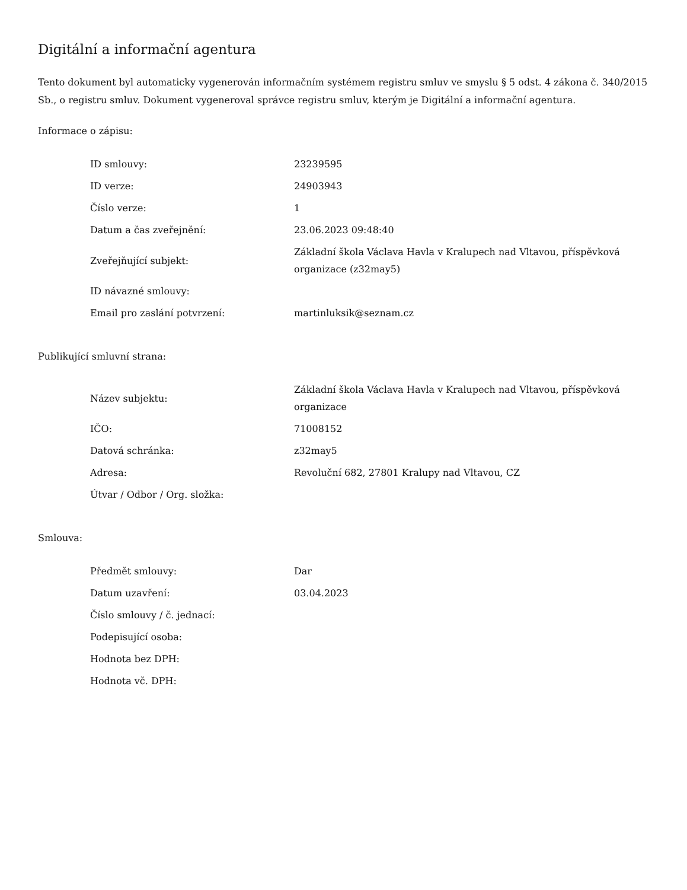Digitální a informační agentura
Tento dokument byl automaticky vygenerován informačním systémem registru smluv ve smyslu § 5 odst. 4 zákona č. 340/2015 Sb., o registru smluv. Dokument vygeneroval správce registru smluv, kterým je Digitální a informační agentura.
Informace o zápisu:
| ID smlouvy: | 23239595 |
| ID verze: | 24903943 |
| Číslo verze: | 1 |
| Datum a čas zveřejnění: | 23.06.2023 09:48:40 |
| Zveřejňující subjekt: | Základní škola Václava Havla v Kralupech nad Vltavou, příspěvková organizace (z32may5) |
| ID návazné smlouvy: | |
| Email pro zaslání potvrzení: | martinluksik@seznam.cz |
Publikující smluvní strana:
| Název subjektu: | Základní škola Václava Havla v Kralupech nad Vltavou, příspěvková organizace |
| IČO: | 71008152 |
| Datová schránka: | z32may5 |
| Adresa: | Revoluční 682, 27801 Kralupy nad Vltavou, CZ |
| Útvar / Odbor / Org. složka: | |
Smlouva:
| Předmět smlouvy: | Dar |
| Datum uzavření: | 03.04.2023 |
| Číslo smlouvy / č. jednací: | |
| Podepisující osoba: | |
| Hodnota bez DPH: | |
| Hodnota vč. DPH: | |